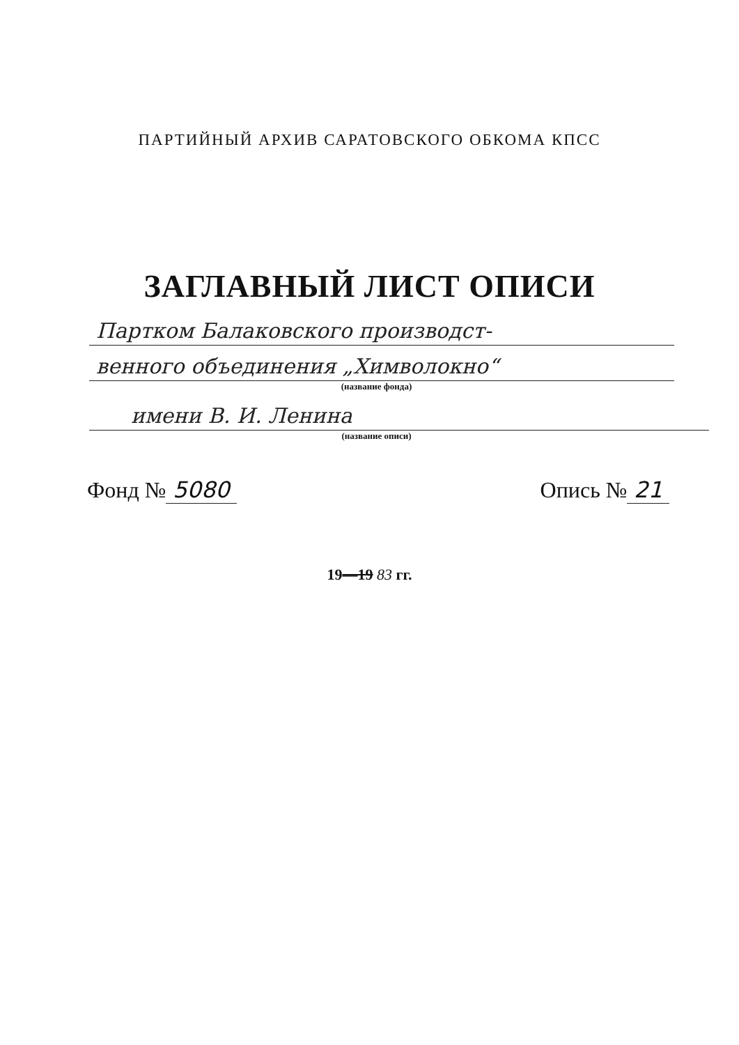ПАРТИЙНЫЙ АРХИВ САРАТОВСКОГО ОБКОМА КПСС
ЗАГЛАВНЫЙ ЛИСТ ОПИСИ
Партком Балаковского производст-
венного объединения „Химволокно“
(название фонда)
имени В. И. Ленина
(название описи)
Фонд № 5080 Опись № 21
19—19 83 гг.